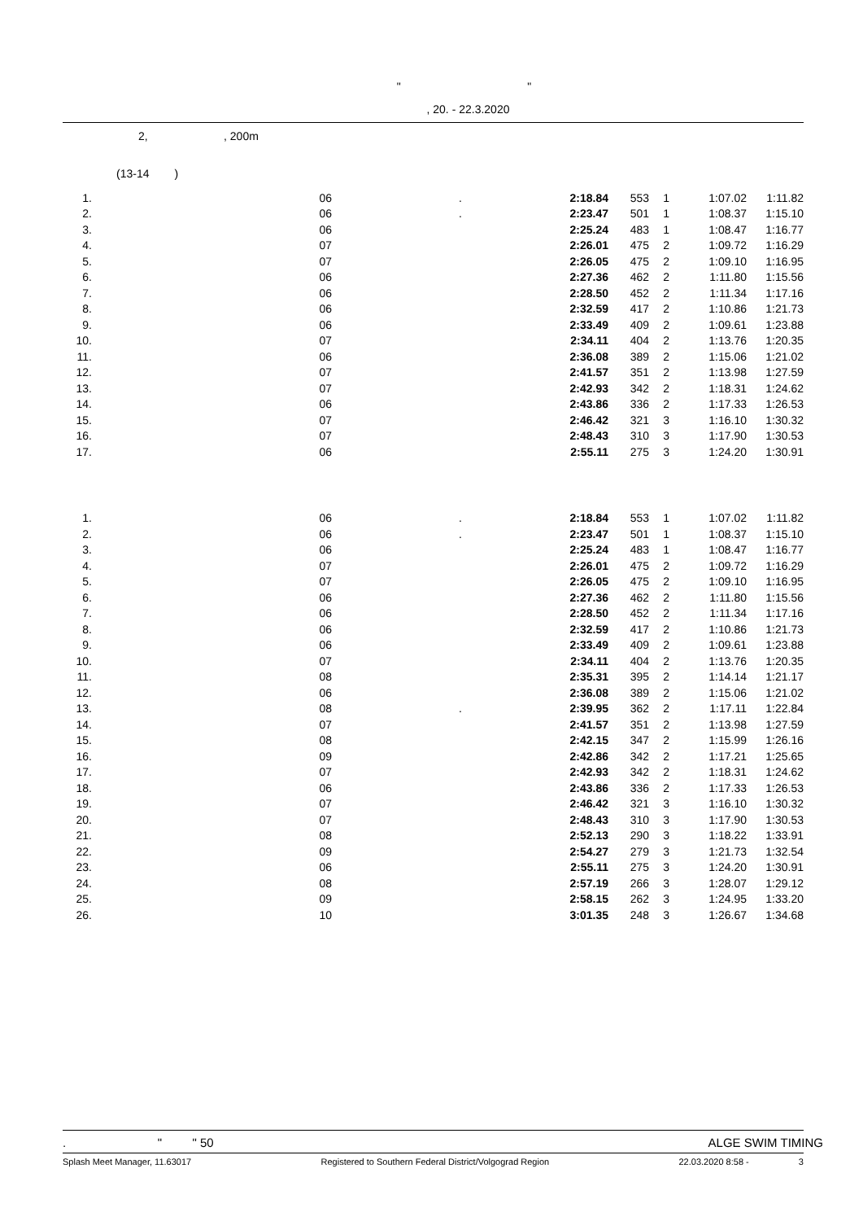" "
, 20. - 22.3.2020
2, , 200m
(13-14 )
| 1. | 06 | . | 2:18.84 | 553 | 1 | 1:07.02 | 1:11.82 |
| 2. | 06 | . | 2:23.47 | 501 | 1 | 1:08.37 | 1:15.10 |
| 3. | 06 | | 2:25.24 | 483 | 1 | 1:08.47 | 1:16.77 |
| 4. | 07 | | 2:26.01 | 475 | 2 | 1:09.72 | 1:16.29 |
| 5. | 07 | | 2:26.05 | 475 | 2 | 1:09.10 | 1:16.95 |
| 6. | 06 | | 2:27.36 | 462 | 2 | 1:11.80 | 1:15.56 |
| 7. | 06 | | 2:28.50 | 452 | 2 | 1:11.34 | 1:17.16 |
| 8. | 06 | | 2:32.59 | 417 | 2 | 1:10.86 | 1:21.73 |
| 9. | 06 | | 2:33.49 | 409 | 2 | 1:09.61 | 1:23.88 |
| 10. | 07 | | 2:34.11 | 404 | 2 | 1:13.76 | 1:20.35 |
| 11. | 06 | | 2:36.08 | 389 | 2 | 1:15.06 | 1:21.02 |
| 12. | 07 | | 2:41.57 | 351 | 2 | 1:13.98 | 1:27.59 |
| 13. | 07 | | 2:42.93 | 342 | 2 | 1:18.31 | 1:24.62 |
| 14. | 06 | | 2:43.86 | 336 | 2 | 1:17.33 | 1:26.53 |
| 15. | 07 | | 2:46.42 | 321 | 3 | 1:16.10 | 1:30.32 |
| 16. | 07 | | 2:48.43 | 310 | 3 | 1:17.90 | 1:30.53 |
| 17. | 06 | | 2:55.11 | 275 | 3 | 1:24.20 | 1:30.91 |
| 1. | 06 | . | 2:18.84 | 553 | 1 | 1:07.02 | 1:11.82 |
| 2. | 06 | . | 2:23.47 | 501 | 1 | 1:08.37 | 1:15.10 |
| 3. | 06 | | 2:25.24 | 483 | 1 | 1:08.47 | 1:16.77 |
| 4. | 07 | | 2:26.01 | 475 | 2 | 1:09.72 | 1:16.29 |
| 5. | 07 | | 2:26.05 | 475 | 2 | 1:09.10 | 1:16.95 |
| 6. | 06 | | 2:27.36 | 462 | 2 | 1:11.80 | 1:15.56 |
| 7. | 06 | | 2:28.50 | 452 | 2 | 1:11.34 | 1:17.16 |
| 8. | 06 | | 2:32.59 | 417 | 2 | 1:10.86 | 1:21.73 |
| 9. | 06 | | 2:33.49 | 409 | 2 | 1:09.61 | 1:23.88 |
| 10. | 07 | | 2:34.11 | 404 | 2 | 1:13.76 | 1:20.35 |
| 11. | 08 | | 2:35.31 | 395 | 2 | 1:14.14 | 1:21.17 |
| 12. | 06 | | 2:36.08 | 389 | 2 | 1:15.06 | 1:21.02 |
| 13. | 08 | . | 2:39.95 | 362 | 2 | 1:17.11 | 1:22.84 |
| 14. | 07 | | 2:41.57 | 351 | 2 | 1:13.98 | 1:27.59 |
| 15. | 08 | | 2:42.15 | 347 | 2 | 1:15.99 | 1:26.16 |
| 16. | 09 | | 2:42.86 | 342 | 2 | 1:17.21 | 1:25.65 |
| 17. | 07 | | 2:42.93 | 342 | 2 | 1:18.31 | 1:24.62 |
| 18. | 06 | | 2:43.86 | 336 | 2 | 1:17.33 | 1:26.53 |
| 19. | 07 | | 2:46.42 | 321 | 3 | 1:16.10 | 1:30.32 |
| 20. | 07 | | 2:48.43 | 310 | 3 | 1:17.90 | 1:30.53 |
| 21. | 08 | | 2:52.13 | 290 | 3 | 1:18.22 | 1:33.91 |
| 22. | 09 | | 2:54.27 | 279 | 3 | 1:21.73 | 1:32.54 |
| 23. | 06 | | 2:55.11 | 275 | 3 | 1:24.20 | 1:30.91 |
| 24. | 08 | | 2:57.19 | 266 | 3 | 1:28.07 | 1:29.12 |
| 25. | 09 | | 2:58.15 | 262 | 3 | 1:24.95 | 1:33.20 |
| 26. | 10 | | 3:01.35 | 248 | 3 | 1:26.67 | 1:34.68 |
. " " 50 ALGE SWIM TIMING
Splash Meet Manager, 11.63017 Registered to Southern Federal District/Volgograd Region 22.03.2020 8:58 - 3